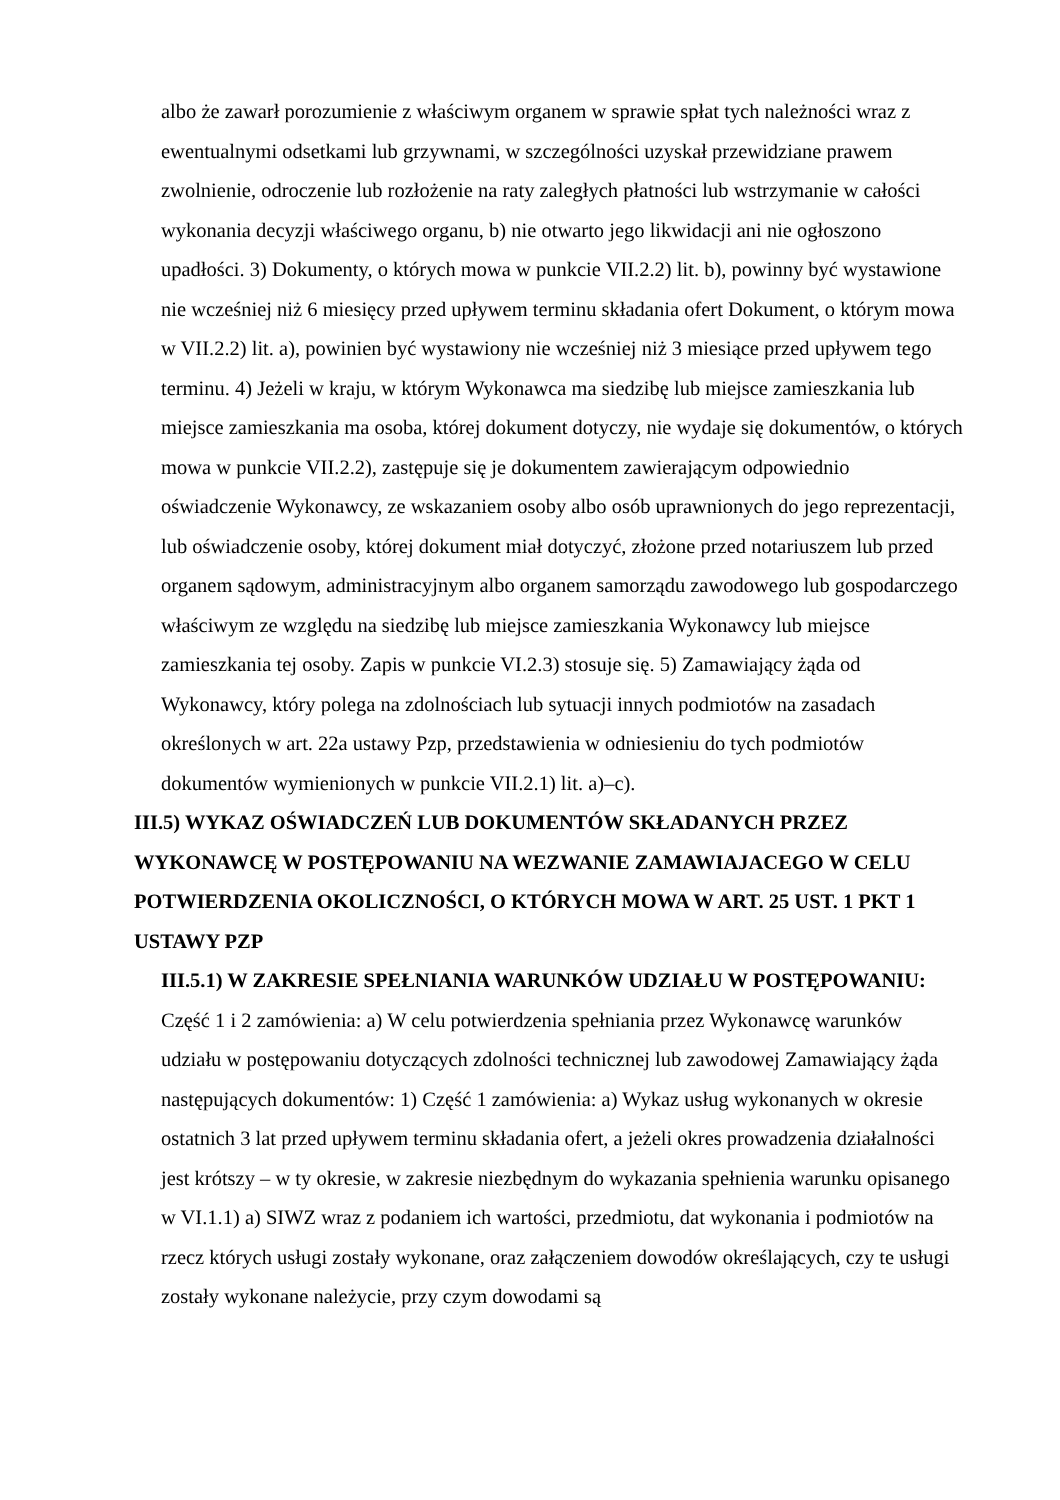albo że zawarł porozumienie z właściwym organem w sprawie spłat tych należności wraz z ewentualnymi odsetkami lub grzywnami, w szczególności uzyskał przewidziane prawem zwolnienie, odroczenie lub rozłożenie na raty zaległych płatności lub wstrzymanie w całości wykonania decyzji właściwego organu, b) nie otwarto jego likwidacji ani nie ogłoszono upadłości. 3) Dokumenty, o których mowa w punkcie VII.2.2) lit. b), powinny być wystawione nie wcześniej niż 6 miesięcy przed upływem terminu składania ofert Dokument, o którym mowa w VII.2.2) lit. a), powinien być wystawiony nie wcześniej niż 3 miesiące przed upływem tego terminu. 4) Jeżeli w kraju, w którym Wykonawca ma siedzibę lub miejsce zamieszkania lub miejsce zamieszkania ma osoba, której dokument dotyczy, nie wydaje się dokumentów, o których mowa w punkcie VII.2.2), zastępuje się je dokumentem zawierającym odpowiednio oświadczenie Wykonawcy, ze wskazaniem osoby albo osób uprawnionych do jego reprezentacji, lub oświadczenie osoby, której dokument miał dotyczyć, złożone przed notariuszem lub przed organem sądowym, administracyjnym albo organem samorządu zawodowego lub gospodarczego właściwym ze względu na siedzibę lub miejsce zamieszkania Wykonawcy lub miejsce zamieszkania tej osoby. Zapis w punkcie VI.2.3) stosuje się. 5) Zamawiający żąda od Wykonawcy, który polega na zdolnościach lub sytuacji innych podmiotów na zasadach określonych w art. 22a ustawy Pzp, przedstawienia w odniesieniu do tych podmiotów dokumentów wymienionych w punkcie VII.2.1) lit. a)–c).
III.5) WYKAZ OŚWIADCZEŃ LUB DOKUMENTÓW SKŁADANYCH PRZEZ WYKONAWCĘ W POSTĘPOWANIU NA WEZWANIE ZAMAWIAJACEGO W CELU POTWIERDZENIA OKOLICZNOŚCI, O KTÓRYCH MOWA W ART. 25 UST. 1 PKT 1 USTAWY PZP
III.5.1) W ZAKRESIE SPEŁNIANIA WARUNKÓW UDZIAŁU W POSTĘPOWANIU:
Część 1 i 2 zamówienia: a) W celu potwierdzenia spełniania przez Wykonawcę warunków udziału w postępowaniu dotyczących zdolności technicznej lub zawodowej Zamawiający żąda następujących dokumentów: 1) Część 1 zamówienia: a) Wykaz usług wykonanych w okresie ostatnich 3 lat przed upływem terminu składania ofert, a jeżeli okres prowadzenia działalności jest krótszy – w ty okresie, w zakresie niezbędnym do wykazania spełnienia warunku opisanego w VI.1.1) a) SIWZ wraz z podaniem ich wartości, przedmiotu, dat wykonania i podmiotów na rzecz których usługi zostały wykonane, oraz załączeniem dowodów określających, czy te usługi zostały wykonane należycie, przy czym dowodami są